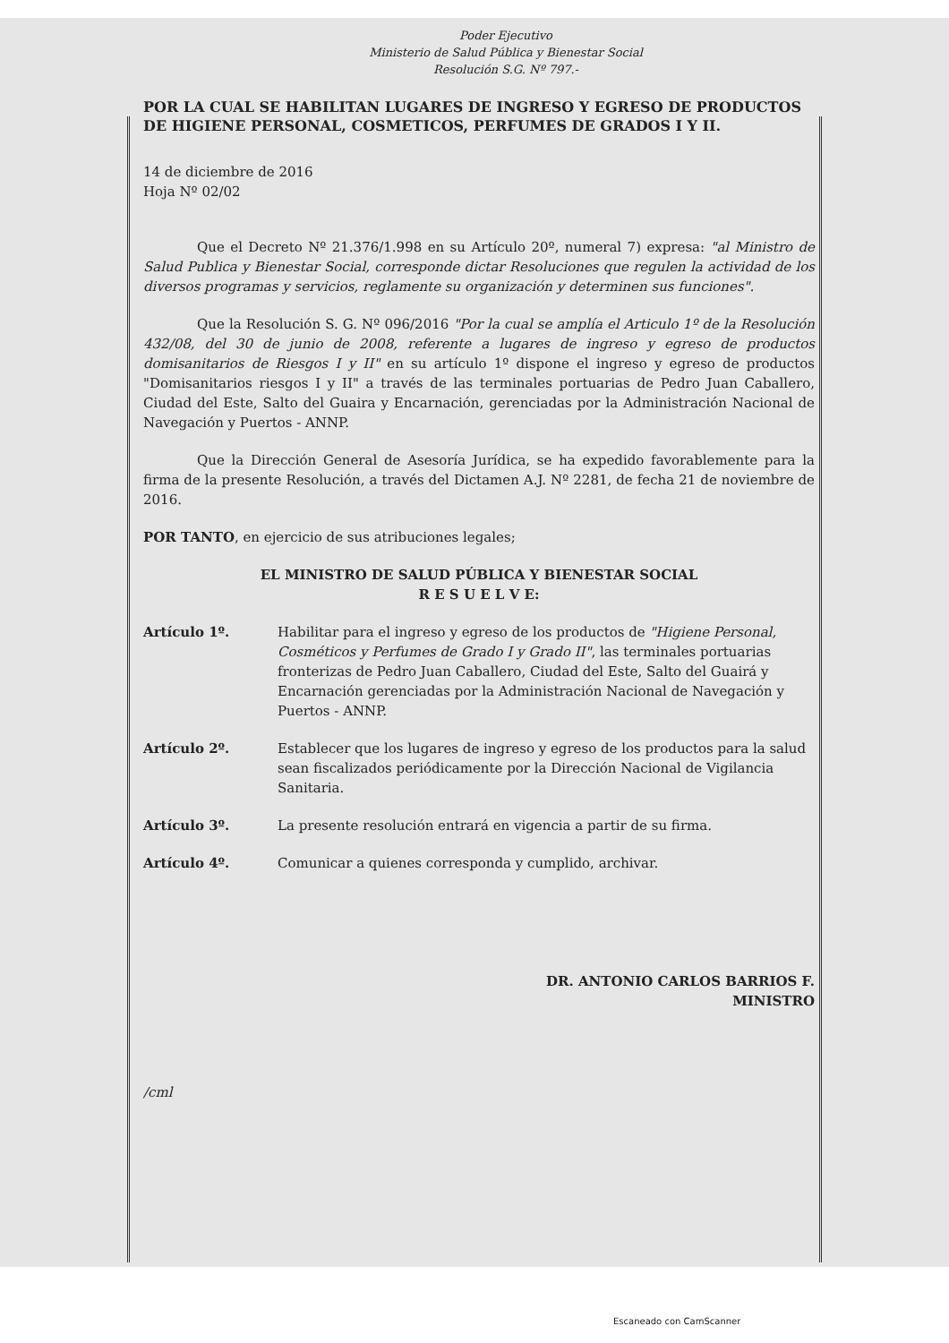Poder Ejecutivo
Ministerio de Salud Pública y Bienestar Social
Resolución S.G. Nº 797.-
POR LA CUAL SE HABILITAN LUGARES DE INGRESO Y EGRESO DE PRODUCTOS DE HIGIENE PERSONAL, COSMETICOS, PERFUMES DE GRADOS I Y II.
14 de diciembre de 2016
Hoja Nº 02/02
Que el Decreto Nº 21.376/1.998 en su Artículo 20º, numeral 7) expresa: "al Ministro de Salud Publica y Bienestar Social, corresponde dictar Resoluciones que regulen la actividad de los diversos programas y servicios, reglamente su organización y determinen sus funciones".
Que la Resolución S. G. Nº 096/2016 "Por la cual se amplía el Articulo 1º de la Resolución 432/08, del 30 de junio de 2008, referente a lugares de ingreso y egreso de productos domisanitarios de Riesgos I y II" en su artículo 1º dispone el ingreso y egreso de productos "Domisanitarios riesgos I y II" a través de las terminales portuarias de Pedro Juan Caballero, Ciudad del Este, Salto del Guaira y Encarnación, gerenciadas por la Administración Nacional de Navegación y Puertos - ANNP.
Que la Dirección General de Asesoría Jurídica, se ha expedido favorablemente para la firma de la presente Resolución, a través del Dictamen A.J. Nº 2281, de fecha 21 de noviembre de 2016.
POR TANTO, en ejercicio de sus atribuciones legales;
EL MINISTRO DE SALUD PÚBLICA Y BIENESTAR SOCIAL
R E S U E L V E:
Artículo 1º. Habilitar para el ingreso y egreso de los productos de "Higiene Personal, Cosméticos y Perfumes de Grado I y Grado II", las terminales portuarias fronterizas de Pedro Juan Caballero, Ciudad del Este, Salto del Guairá y Encarnación gerenciadas por la Administración Nacional de Navegación y Puertos - ANNP.
Artículo 2º. Establecer que los lugares de ingreso y egreso de los productos para la salud sean fiscalizados periódicamente por la Dirección Nacional de Vigilancia Sanitaria.
Artículo 3º. La presente resolución entrará en vigencia a partir de su firma.
Artículo 4º. Comunicar a quienes corresponda y cumplido, archivar.
DR. ANTONIO CARLOS BARRIOS F.
MINISTRO
/cml
Escaneado con CamScanner